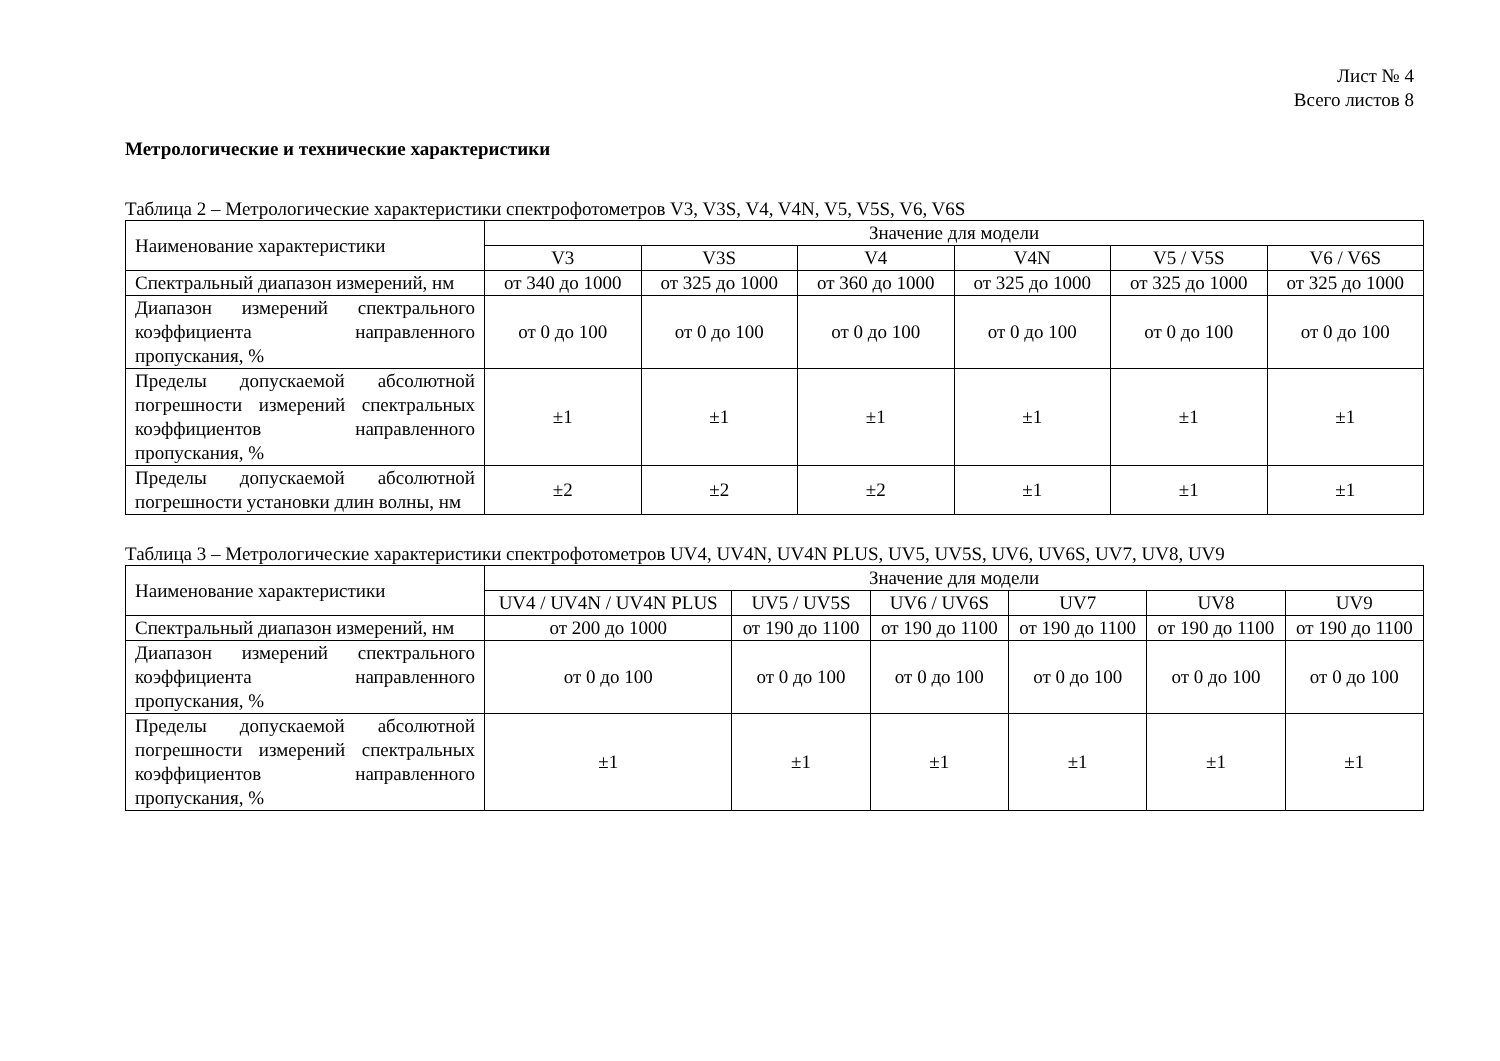Лист № 4
Всего листов 8
Метрологические и технические характеристики
Таблица 2 – Метрологические характеристики спектрофотометров V3, V3S, V4, V4N, V5, V5S, V6, V6S
| Наименование характеристики | Значение для модели | | | | | |
| --- | --- | --- | --- | --- | --- | --- |
| | V3 | V3S | V4 | V4N | V5 / V5S | V6 / V6S |
| Спектральный диапазон измерений, нм | от 340 до 1000 | от 325 до 1000 | от 360 до 1000 | от 325 до 1000 | от 325 до 1000 | от 325 до 1000 |
| Диапазон измерений спектрального коэффициента направленного пропускания, % | от 0 до 100 | от 0 до 100 | от 0 до 100 | от 0 до 100 | от 0 до 100 | от 0 до 100 |
| Пределы допускаемой абсолютной погрешности измерений спектральных коэффициентов направленного пропускания, % | ±1 | ±1 | ±1 | ±1 | ±1 | ±1 |
| Пределы допускаемой абсолютной погрешности установки длин волны, нм | ±2 | ±2 | ±2 | ±1 | ±1 | ±1 |
Таблица 3 – Метрологические характеристики спектрофотометров UV4, UV4N, UV4N PLUS, UV5, UV5S, UV6, UV6S, UV7, UV8, UV9
| Наименование характеристики | Значение для модели | | | | | |
| --- | --- | --- | --- | --- | --- | --- |
| | UV4 / UV4N / UV4N PLUS | UV5 / UV5S | UV6 / UV6S | UV7 | UV8 | UV9 |
| Спектральный диапазон измерений, нм | от 200 до 1000 | от 190 до 1100 | от 190 до 1100 | от 190 до 1100 | от 190 до 1100 | от 190 до 1100 |
| Диапазон измерений спектрального коэффициента направленного пропускания, % | от 0 до 100 | от 0 до 100 | от 0 до 100 | от 0 до 100 | от 0 до 100 | от 0 до 100 |
| Пределы допускаемой абсолютной погрешности измерений спектральных коэффициентов направленного пропускания, % | ±1 | ±1 | ±1 | ±1 | ±1 | ±1 |